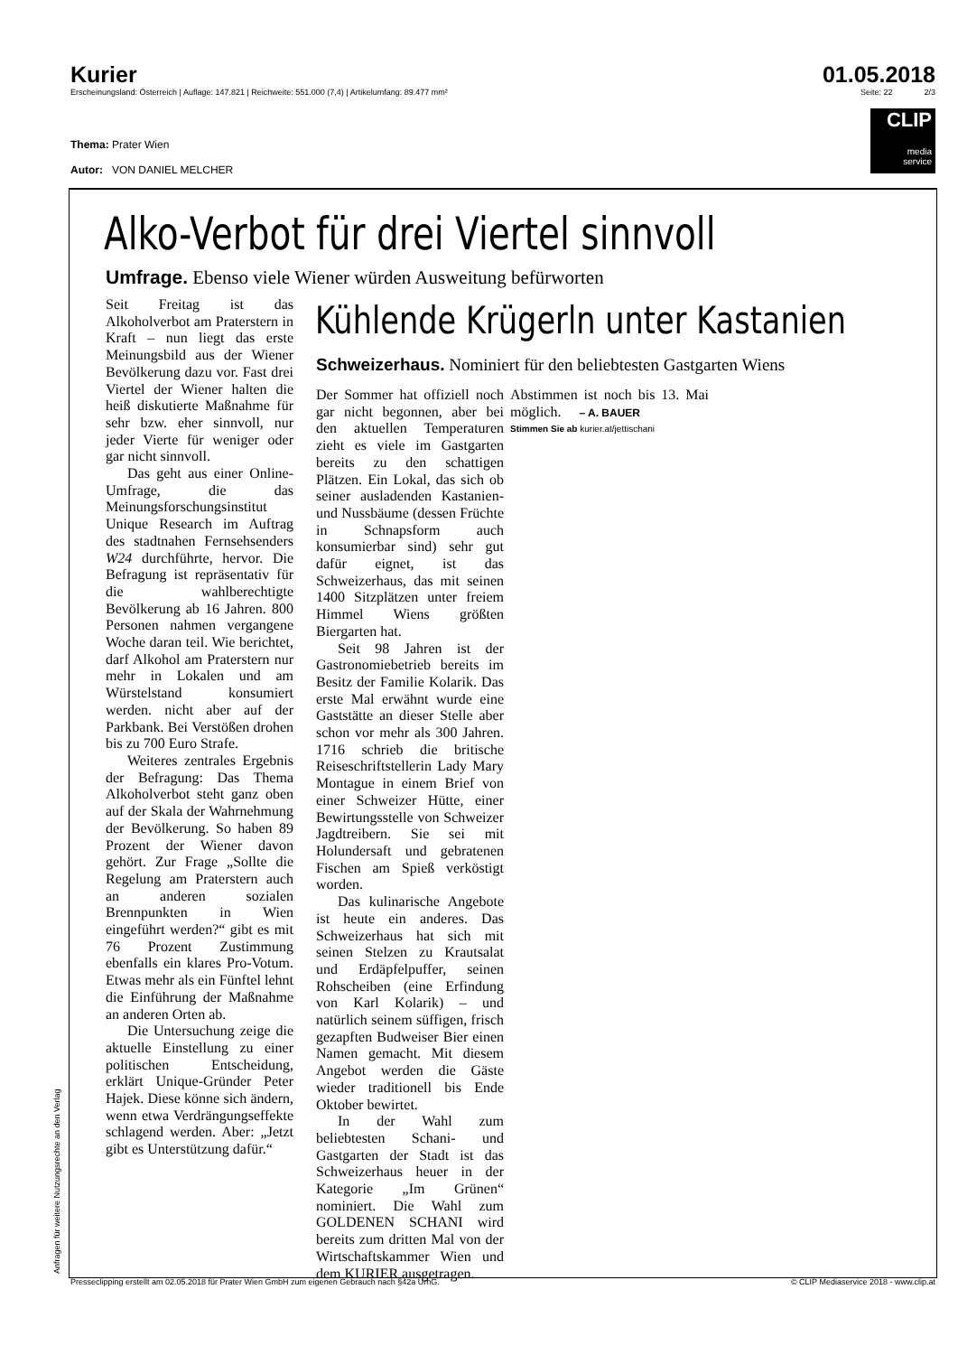Kurier 01.05.2018
Erscheinungsland: Österreich | Auflage: 147.821 | Reichweite: 551.000 (7,4) | Artikelumfang: 89.477 mm² Seite: 22 2/3
Thema: Prater Wien
Autor: VON DANIEL MELCHER
CLIP
media
service
Alko-Verbot für drei Viertel sinnvoll
Umfrage. Ebenso viele Wiener würden Ausweitung befürworten
Seit Freitag ist das Alkoholverbot am Praterstern in Kraft – nun liegt das erste Meinungsbild aus der Wiener Bevölkerung dazu vor. Fast drei Viertel der Wiener halten die heiß diskutierte Maßnahme für sehr bzw. eher sinnvoll, nur jeder Vierte für weniger oder gar nicht sinnvoll.
Das geht aus einer Online-Umfrage, die das Meinungsforschungsinstitut Unique Research im Auftrag des stadtnahen Fernsehsenders W24 durchführte, hervor. Die Befragung ist repräsentativ für die wahlberechtigte Bevölkerung ab 16 Jahren. 800 Personen nahmen vergangene Woche daran teil. Wie berichtet, darf Alkohol am Praterstern nur mehr in Lokalen und am Würstelstand konsumiert werden. nicht aber auf der Parkbank. Bei Verstößen drohen bis zu 700 Euro Strafe.
Weiteres zentrales Ergebnis der Befragung: Das Thema Alkoholverbot steht ganz oben auf der Skala der Wahrnehmung der Bevölkerung. So haben 89 Prozent der Wiener davon gehört. Zur Frage „Sollte die Regelung am Praterstern auch an anderen sozialen Brennpunkten in Wien eingeführt werden?“ gibt es mit 76 Prozent Zustimmung ebenfalls ein klares Pro-Votum. Etwas mehr als ein Fünftel lehnt die Einführung der Maßnahme an anderen Orten ab.
Die Untersuchung zeige die aktuelle Einstellung zu einer politischen Entscheidung, erklärt Unique-Gründer Peter Hajek. Diese könne sich ändern, wenn etwa Verdrängungseffekte schlagend werden. Aber: „Jetzt gibt es Unterstützung dafür.“
Kühlende Krügerln unter Kastanien
Schweizerhaus. Nominiert für den beliebtesten Gastgarten Wiens
Der Sommer hat offiziell noch gar nicht begonnen, aber bei den aktuellen Temperaturen zieht es viele im Gastgarten bereits zu den schattigen Plätzen. Ein Lokal, das sich ob seiner ausladenden Kastanien- und Nussbäume (dessen Früchte in Schnapsform auch konsumierbar sind) sehr gut dafür eignet, ist das Schweizerhaus, das mit seinen 1400 Sitzplätzen unter freiem Himmel Wiens größten Biergarten hat.
Seit 98 Jahren ist der Gastronomiebetrieb bereits im Besitz der Familie Kolarik. Das erste Mal erwähnt wurde eine Gaststätte an dieser Stelle aber schon vor mehr als 300 Jahren. 1716 schrieb die britische Reiseschriftstellerin Lady Mary Montague in einem Brief von einer Schweizer Hütte, einer Bewirtungsstelle von Schweizer Jagdtreibern. Sie sei mit Holundersaft und gebratenen Fischen am Spieß verköstigt worden.
Das kulinarische Angebote ist heute ein anderes. Das Schweizerhaus hat sich mit seinen Stelzen zu Krautsalat und Erdäpfelpuffer, seinen Rohscheiben (eine Erfindung von Karl Kolarik) – und natürlich seinem süffigen, frisch gezapften Budweiser Bier einen Namen gemacht. Mit diesem Angebot werden die Gäste wieder traditionell bis Ende Oktober bewirtet.
In der Wahl zum beliebtesten Schani- und Gastgarten der Stadt ist das Schweizerhaus heuer in der Kategorie „Im Grünen“ nominiert. Die Wahl zum GOLDENEN SCHANI wird bereits zum dritten Mal von der Wirtschaftskammer Wien und dem KURIER ausgetragen.
Abstimmen ist noch bis 13. Mai möglich. – A. BAUER
Stimmen Sie ab kurier.at/jettischani
Anfragen für weitere Nutzungsrechte an den Verlag
Presseclipping erstellt am 02.05.2018 für Prater Wien GmbH zum eigenen Gebrauch nach §42a UrhG. © CLIP Mediaservice 2018 - www.clip.at